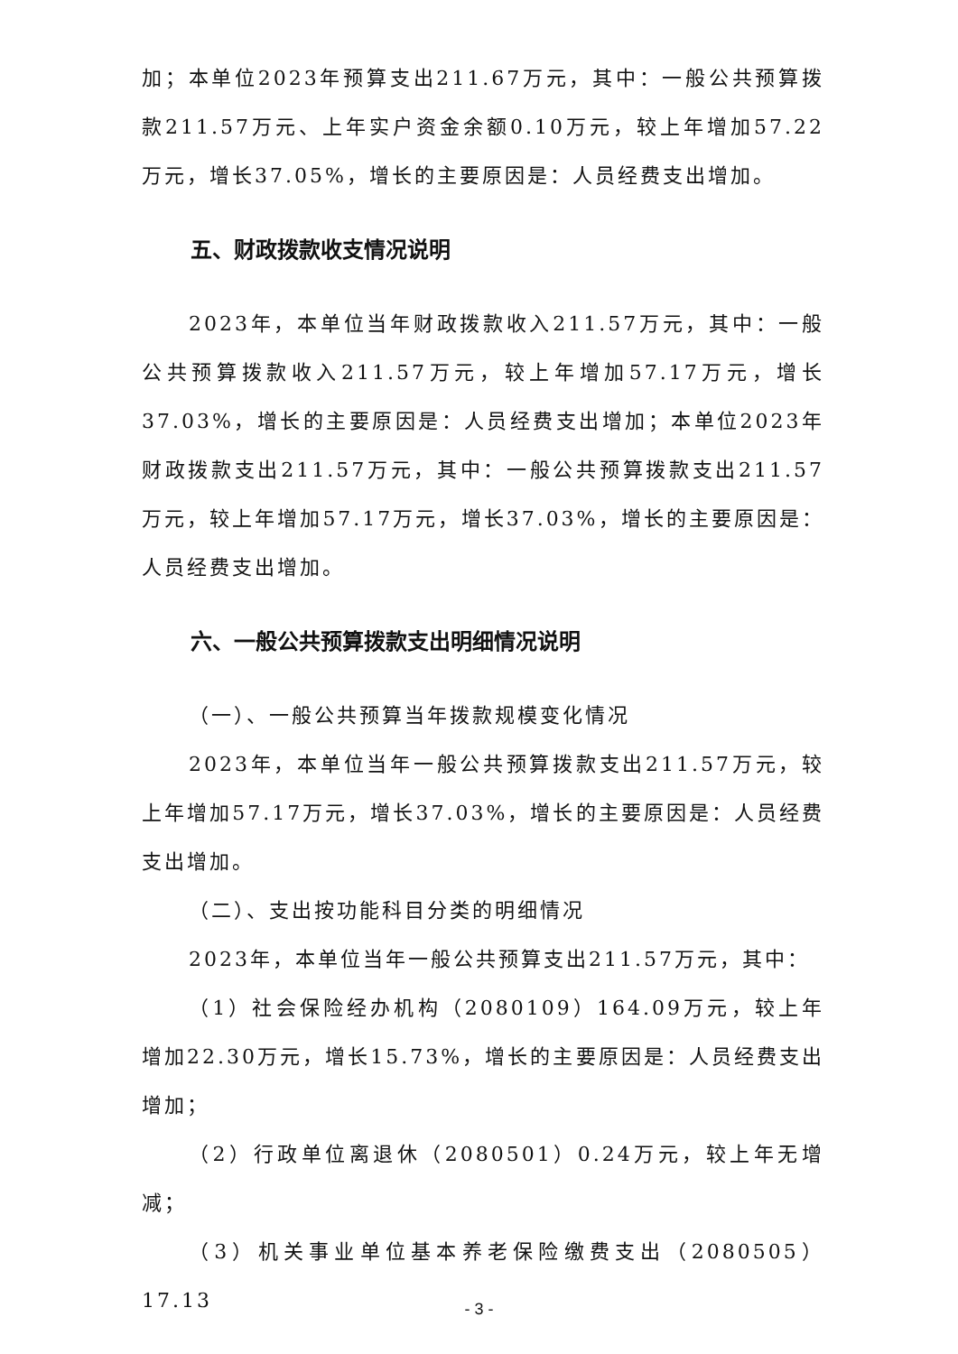加；本单位2023年预算支出211.67万元，其中：一般公共预算拨款211.57万元、上年实户资金余额0.10万元，较上年增加57.22万元，增长37.05%，增长的主要原因是：人员经费支出增加。
五、财政拨款收支情况说明
2023年，本单位当年财政拨款收入211.57万元，其中：一般公共预算拨款收入211.57万元，较上年增加57.17万元，增长37.03%，增长的主要原因是：人员经费支出增加；本单位2023年财政拨款支出211.57万元，其中：一般公共预算拨款支出211.57万元，较上年增加57.17万元，增长37.03%，增长的主要原因是：人员经费支出增加。
六、一般公共预算拨款支出明细情况说明
（一）、一般公共预算当年拨款规模变化情况
2023年，本单位当年一般公共预算拨款支出211.57万元，较上年增加57.17万元，增长37.03%，增长的主要原因是：人员经费支出增加。
（二）、支出按功能科目分类的明细情况
2023年，本单位当年一般公共预算支出211.57万元，其中：
（1）社会保险经办机构（2080109）164.09万元，较上年增加22.30万元，增长15.73%，增长的主要原因是：人员经费支出增加；
（2）行政单位离退休（2080501）0.24万元，较上年无增减；
（3）机关事业单位基本养老保险缴费支出（2080505）17.13
- 3 -